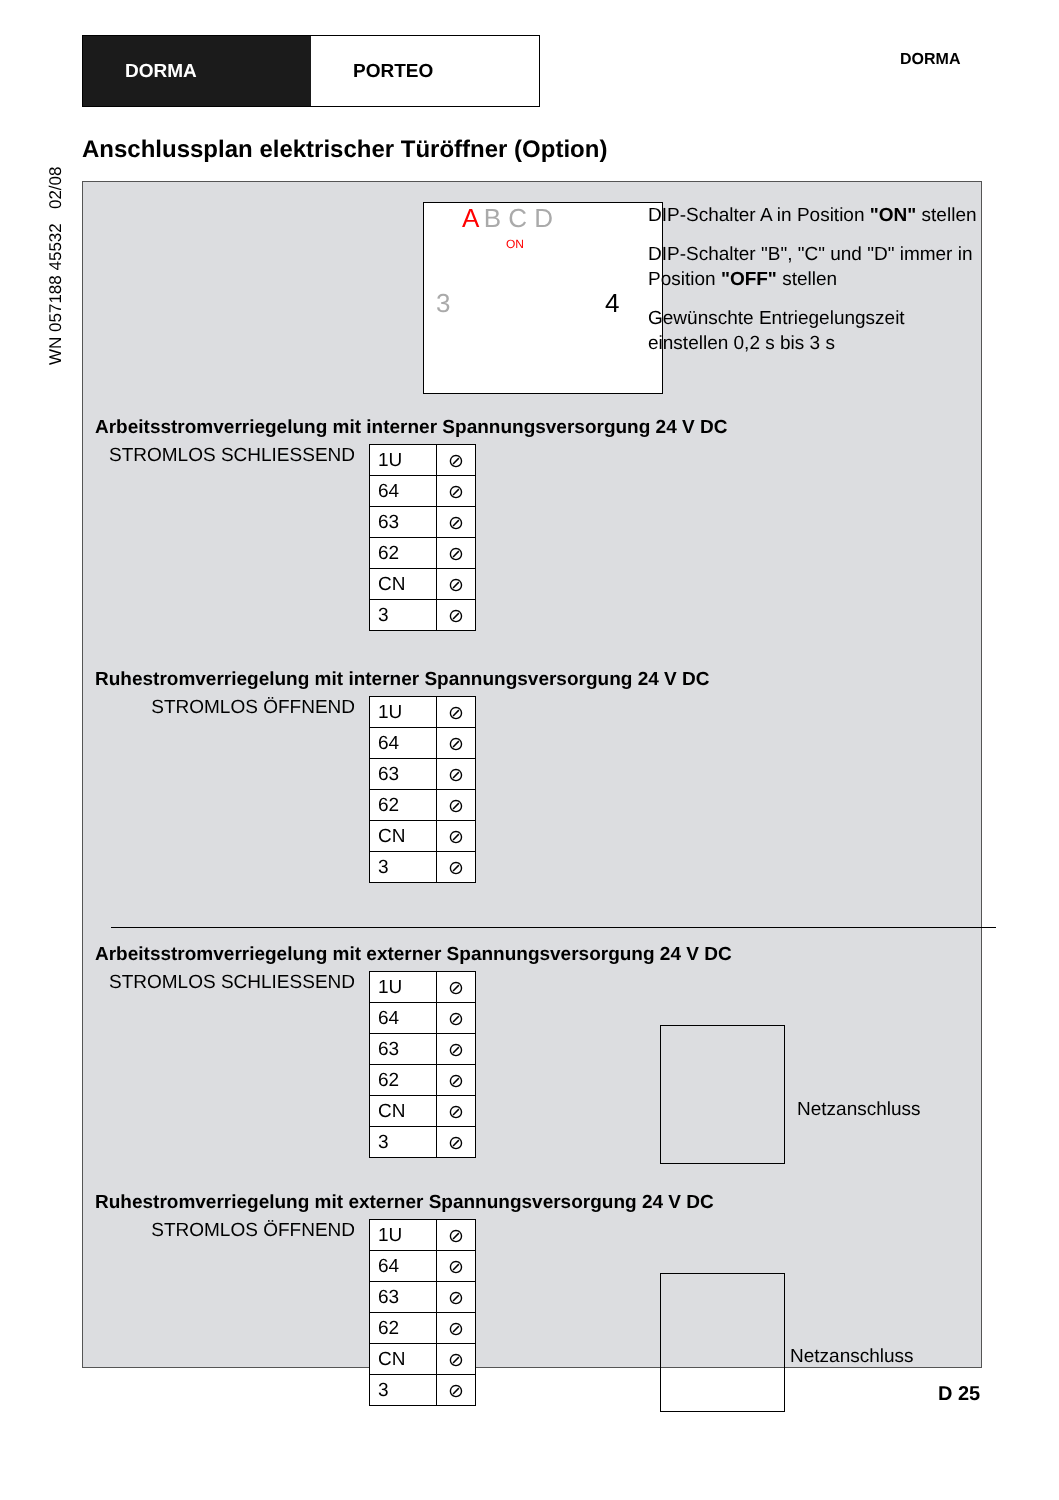DORMA PORTEO
DORMA
WN 057188 45532 02/08
Anschlussplan elektrischer Türöffner (Option)
A B C D
ON
3 4
DIP-Schalter A in Position "ON" stellen
DIP-Schalter "B", "C" und "D" immer in Position "OFF" stellen
Gewünschte Entriegelungszeit einstellen 0,2 s bis 3 s
Arbeitsstromverriegelung mit interner Spannungsversorgung 24 V DC
STROMLOS SCHLIESSEND
| 1U | ⊘ |
| 64 | ⊘ |
| 63 | ⊘ |
| 62 | ⊘ |
| CN | ⊘ |
| 3 | ⊘ |
Ruhestromverriegelung mit interner Spannungsversorgung 24 V DC
STROMLOS ÖFFNEND
| 1U | ⊘ |
| 64 | ⊘ |
| 63 | ⊘ |
| 62 | ⊘ |
| CN | ⊘ |
| 3 | ⊘ |
Arbeitsstromverriegelung mit externer Spannungsversorgung 24 V DC
STROMLOS SCHLIESSEND
| 1U | ⊘ |
| 64 | ⊘ |
| 63 | ⊘ |
| 62 | ⊘ |
| CN | ⊘ |
| 3 | ⊘ |
Netzanschluss
Ruhestromverriegelung mit externer Spannungsversorgung 24 V DC
STROMLOS ÖFFNEND
| 1U | ⊘ |
| 64 | ⊘ |
| 63 | ⊘ |
| 62 | ⊘ |
| CN | ⊘ |
| 3 | ⊘ |
Netzanschluss
D 25